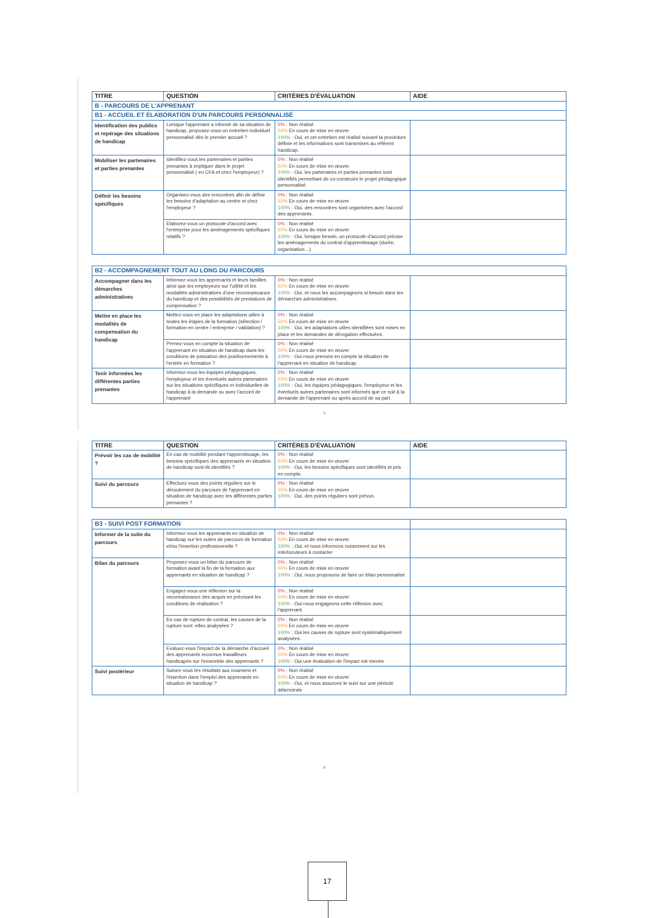| TITRE | QUESTION | CRITÈRES D'ÉVALUATION | AIDE |
| --- | --- | --- | --- |
| B - PARCOURS DE L'APPRENANT | | | |
| B1 - ACCUEIL ET ÉLABORATION D'UN PARCOURS PERSONNALISÉ | | | |
| Identification des publics et repérage des situations de handicap | Lorsque l'apprenant a informé de sa situation de handicap, proposez-vous un entretien individuel personnalisé dès le premier accueil ? | 0% : Non réalisé 50% En cours de mise en œuvre 100% : Oui, et cet entretien est réalisé suivant la procédure définie et les informations sont transmises au référent handicap. | |
| Mobiliser les partenaires et parties prenantes | Identifiez-vous les partenaires et parties prenantes à impliquer dans le projet personnalisé ( en CFA et chez l'employeur) ? | 0% : Non réalisé 50% En cours de mise en œuvre 100% : Oui, les partenaires et parties prenantes sont identifiés permettant de co-construire le projet pédagogique personnalisé. | |
| Définir les besoins spécifiques | Organisez-vous des rencontres afin de définir les besoins d'adaptation au centre et chez l'employeur ? | 0% : Non réalisé 50% En cours de mise en œuvre 100% : Oui, des rencontres sont organisées avec l'accord des apprenants. | |
| | Elaborez-vous un protocole d'accord avec l'entreprise pour les aménagements spécifiques relatifs ? | 0% : Non réalisé 50% En cours de mise en œuvre 100% : Oui, lorsque besoin, un protocole d'accord précise les aménagements du contrat d'apprentissage (durée, organisation…) | |
| B2 - ACCOMPAGNEMENT TOUT AU LONG DU PARCOURS | | | |
| Accompagner dans les démarches administratives | Informez-vous les apprenants et leurs familles ainsi que les employeurs sur l'utilité et les modalités administratives d'une reconnaissance du handicap et des possibilités de prestations de compensation ? | 0% : Non réalisé 50% En cours de mise en œuvre 100% : Oui, et nous les accompagnons si besoin dans les démarches administratives. | |
| Mettre en place les modalités de compensation du handicap | Mettez-vous en place les adaptations utiles à toutes les étapes de la formation (sélection / formation en centre / entreprise / validation) ? | 0% : Non réalisé 50% En cours de mise en œuvre 100% : Oui, les adaptations utiles identifiées sont mises en place et les demandes de dérogation effectuées. | |
| | Prenez-vous en compte la situation de l'apprenant en situation de handicap dans les conditions de passation des positionnements à l'entrée en formation ? | 0% : Non réalisé 50% En cours de mise en œuvre 100% : Oui nous prenons en compte la situation de l'apprenant en situation de handicap. | |
| Tenir informées les différentes parties prenantes | Informez-vous les équipes pédagogiques, l'employeur et les éventuels autres partenaires sur les situations spécifiques et individuelles de handicap à la demande ou avec l'accord de l'apprenant | 0% : Non réalisé 50% En cours de mise en œuvre 100% : Oui, les équipes pédagogiques, l'employeur et les éventuels autres partenaires sont informés que ce soit à la demande de l'apprenant ou après accord de sa part. | |
5
| TITRE | QUESTION | CRITÈRES D'ÉVALUATION | AIDE |
| --- | --- | --- | --- |
| Prévoir les cas de mobilité ? | En cas de mobilité pendant l'apprentissage, les besoins spécifiques des apprenants en situation de handicap sont-ils identifiés ? | 0% : Non réalisé 50% En cours de mise en œuvre 100% : Oui, les besoins spécifiques sont identifiés et pris en compte. | |
| Suivi du parcours | Effectuez-vous des points réguliers sur le déroulement du parcours de l'apprenant en situation de handicap avec les différentes parties prenantes ? | 0% : Non réalisé 50% En cours de mise en œuvre 100% : Oui, des points réguliers sont prévus. | |
| B3 - SUIVI POST FORMATION | | | |
| Informer de la suite du parcours | Informez-vous les apprenants en situation de handicap sur les suites de parcours de formation et/ou l'insertion professionnelle ? | 0% : Non réalisé 50% En cours de mise en œuvre 100% : Oui, et nous informons notamment sur les interlocuteurs à contacter | |
| Bilan du parcours | Proposez-vous un bilan du parcours de formation avant la fin de la formation aux apprenants en situation de handicap ? | 0% : Non réalisé 50% En cours de mise en œuvre 100% : Oui, nous proposons de faire un bilan personnalisé. | |
| | Engagez-vous une réflexion sur la reconnaissance des acquis en précisant les conditions de réalisation ? | 0% : Non réalisé 50% En cours de mise en œuvre 100% : Oui nous engageons cette réflexion avec l'apprenant. | |
| | En cas de rupture de contrat, les causes de la rupture sont -elles analysées ? | 0% : Non réalisé 50% En cours de mise en œuvre 100% : Oui les causes de rupture sont systématiquement analysées. | |
| | Evaluez-vous l'impact de la démarche d'accueil des apprenants reconnus travailleurs handicapés sur l'ensemble des apprenants ? | 0% : Non réalisé 50% En cours de mise en œuvre 100% : Oui une évaluation de l'impact est menée | |
| Suivi postérieur | Suivez-vous les résultats aux examens et l'insertion dans l'emploi des apprenants en situation de handicap ? | 0% : Non réalisé 50% En cours de mise en œuvre 100% : Oui, et nous assurons le suivi sur une période déterminée | |
6
17